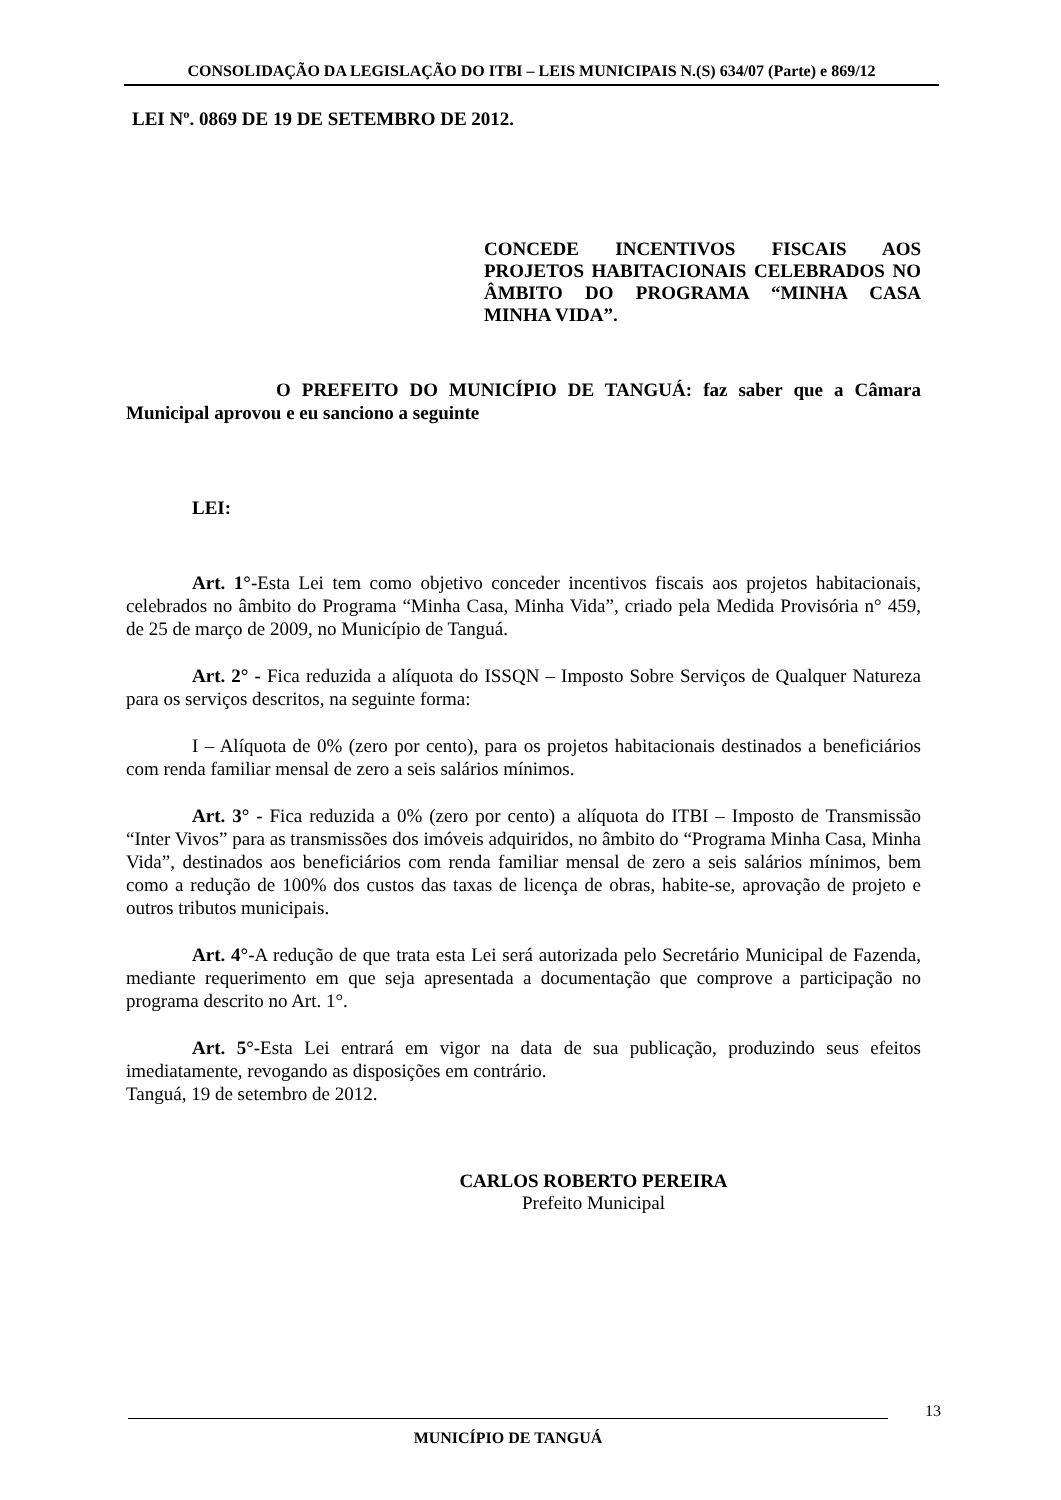CONSOLIDAÇÃO DA LEGISLAÇÃO DO ITBI – LEIS MUNICIPAIS N.(S) 634/07 (Parte) e 869/12
LEI Nº. 0869 DE 19 DE SETEMBRO DE 2012.
CONCEDE INCENTIVOS FISCAIS AOS PROJETOS HABITACIONAIS CELEBRADOS NO ÂMBITO DO PROGRAMA “MINHA CASA MINHA VIDA”.
O PREFEITO DO MUNICÍPIO DE TANGUÁ: faz saber que a Câmara Municipal aprovou e eu sanciono a seguinte
LEI:
Art. 1°-Esta Lei tem como objetivo conceder incentivos fiscais aos projetos habitacionais, celebrados no âmbito do Programa “Minha Casa, Minha Vida”, criado pela Medida Provisória n° 459, de 25 de março de 2009, no Município de Tanguá.
Art. 2° - Fica reduzida a alíquota do ISSQN – Imposto Sobre Serviços de Qualquer Natureza para os serviços descritos, na seguinte forma:
I – Alíquota de 0% (zero por cento), para os projetos habitacionais destinados a beneficiários com renda familiar mensal de zero a seis salários mínimos.
Art. 3° - Fica reduzida a 0% (zero por cento) a alíquota do ITBI – Imposto de Transmissão “Inter Vivos” para as transmissões dos imóveis adquiridos, no âmbito do “Programa Minha Casa, Minha Vida”, destinados aos beneficiários com renda familiar mensal de zero a seis salários mínimos, bem como a redução de 100% dos custos das taxas de licença de obras, habite-se, aprovação de projeto e outros tributos municipais.
Art. 4°-A redução de que trata esta Lei será autorizada pelo Secretário Municipal de Fazenda, mediante requerimento em que seja apresentada a documentação que comprove a participação no programa descrito no Art. 1°.
Art. 5°-Esta Lei entrará em vigor na data de sua publicação, produzindo seus efeitos imediatamente, revogando as disposições em contrário.
Tanguá, 19 de setembro de 2012.
CARLOS ROBERTO PEREIRA
Prefeito Municipal
13
MUNICÍPIO DE TANGUÁ